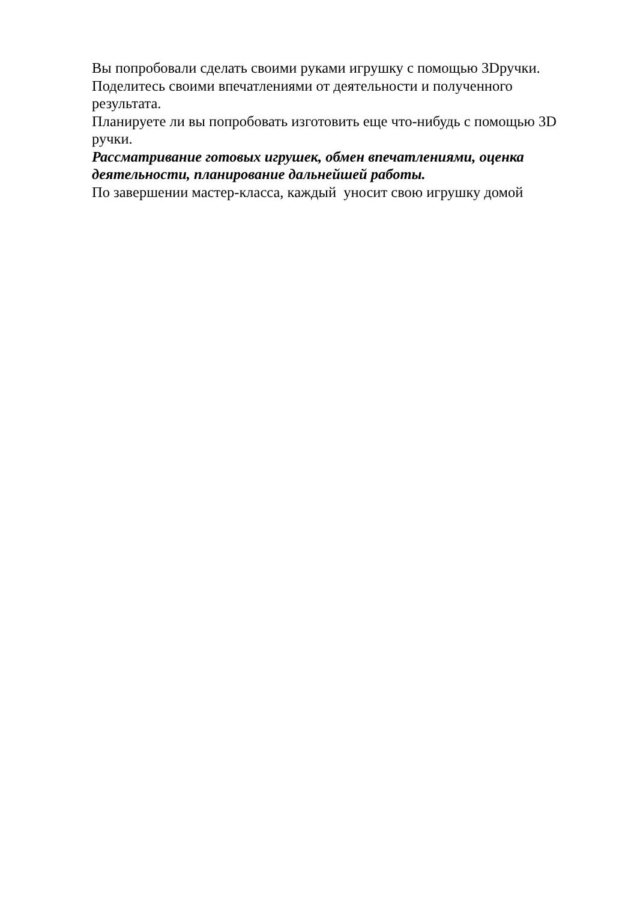Вы попробовали сделать своими руками игрушку с помощью 3Dручки.
Поделитесь своими впечатлениями от деятельности и полученного результата.
Планируете ли вы попробовать изготовить еще что-нибудь с помощью 3D ручки.
Рассматривание готовых игрушек, обмен впечатлениями, оценка деятельности, планирование дальнейшей работы.
По завершении мастер-класса, каждый уносит свою игрушку домой